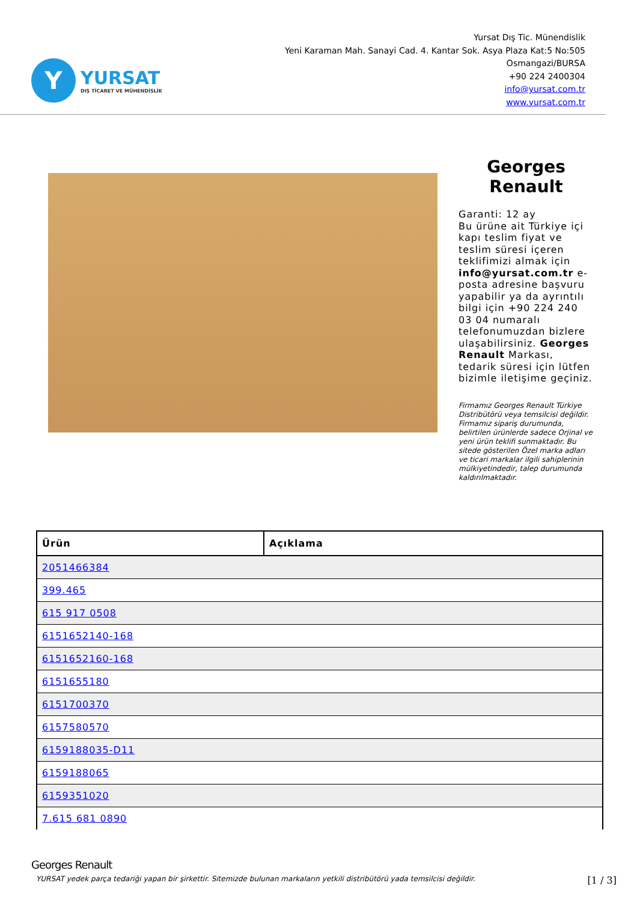Y
YURSAT
DIŞ TİCARET VE MÜHENDİSLİK
Yursat Dış Tic. Münendislik
Yeni Karaman Mah. Sanayi Cad. 4. Kantar Sok. Asya Plaza Kat:5 No:505
Osmangazi/BURSA
+90 224 2400304
info@yursat.com.tr
www.yursat.com.tr
Georges Renault
Garanti: 12 ay
Bu ürüne ait Türkiye içi kapı teslim fiyat ve teslim süresi içeren teklifimizi almak için info@yursat.com.tr e-posta adresine başvuru yapabilir ya da ayrıntılı bilgi için +90 224 240 03 04 numaralı telefonumuzdan bizlere ulaşabilirsiniz. Georges Renault Markası, tedarik süresi için lütfen bizimle iletişime geçiniz.
Firmamız Georges Renault Türkiye Distribütörü veya temsilcisi değildir. Firmamız sipariş durumunda, belirtilen ürünlerde sadece Orjinal ve yeni ürün teklifi sunmaktadır. Bu sitede gösterilen Özel marka adları ve ticari markalar ilgili sahiplerinin mülkiyetindedir, talep durumunda kaldırılmaktadır.
| Ürün | Açıklama |
| --- | --- |
| 2051466384 | |
| 399.465 | |
| 615 917 0508 | |
| 6151652140-168 | |
| 6151652160-168 | |
| 6151655180 | |
| 6151700370 | |
| 6157580570 | |
| 6159188035-D11 | |
| 6159188065 | |
| 6159351020 | |
| 7.615 681 0890 | |
Georges Renault
YURSAT yedek parça tedariği yapan bir şirkettir. Sitemizde bulunan markaların yetkili distribütörü yada temsilcisi değildir.
[1 / 3]